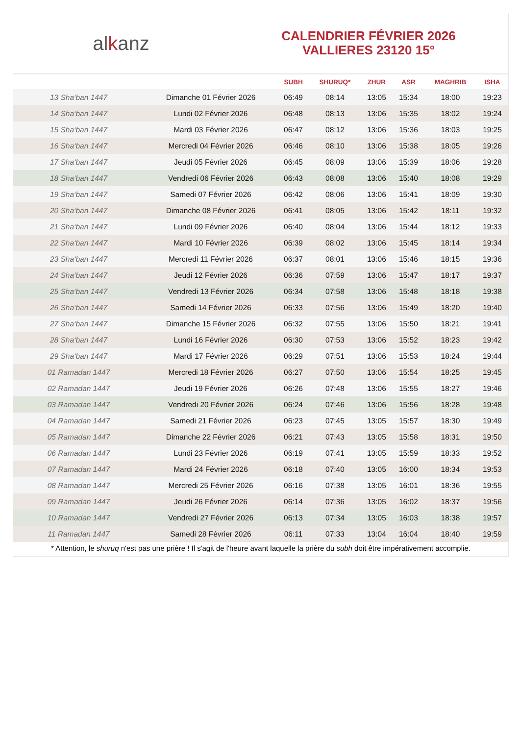alkanz
CALENDRIER FÉVRIER 2026
VALLIERES 23120 15°
| | | SUBH | SHURUQ* | ZHUR | ASR | MAGHRIB | ISHA |
| --- | --- | --- | --- | --- | --- | --- | --- |
| 13 Sha‘ban 1447 | Dimanche 01 Février 2026 | 06:49 | 08:14 | 13:05 | 15:34 | 18:00 | 19:23 |
| 14 Sha‘ban 1447 | Lundi 02 Février 2026 | 06:48 | 08:13 | 13:06 | 15:35 | 18:02 | 19:24 |
| 15 Sha‘ban 1447 | Mardi 03 Février 2026 | 06:47 | 08:12 | 13:06 | 15:36 | 18:03 | 19:25 |
| 16 Sha‘ban 1447 | Mercredi 04 Février 2026 | 06:46 | 08:10 | 13:06 | 15:38 | 18:05 | 19:26 |
| 17 Sha‘ban 1447 | Jeudi 05 Février 2026 | 06:45 | 08:09 | 13:06 | 15:39 | 18:06 | 19:28 |
| 18 Sha‘ban 1447 | Vendredi 06 Février 2026 | 06:43 | 08:08 | 13:06 | 15:40 | 18:08 | 19:29 |
| 19 Sha‘ban 1447 | Samedi 07 Février 2026 | 06:42 | 08:06 | 13:06 | 15:41 | 18:09 | 19:30 |
| 20 Sha‘ban 1447 | Dimanche 08 Février 2026 | 06:41 | 08:05 | 13:06 | 15:42 | 18:11 | 19:32 |
| 21 Sha‘ban 1447 | Lundi 09 Février 2026 | 06:40 | 08:04 | 13:06 | 15:44 | 18:12 | 19:33 |
| 22 Sha‘ban 1447 | Mardi 10 Février 2026 | 06:39 | 08:02 | 13:06 | 15:45 | 18:14 | 19:34 |
| 23 Sha‘ban 1447 | Mercredi 11 Février 2026 | 06:37 | 08:01 | 13:06 | 15:46 | 18:15 | 19:36 |
| 24 Sha‘ban 1447 | Jeudi 12 Février 2026 | 06:36 | 07:59 | 13:06 | 15:47 | 18:17 | 19:37 |
| 25 Sha‘ban 1447 | Vendredi 13 Février 2026 | 06:34 | 07:58 | 13:06 | 15:48 | 18:18 | 19:38 |
| 26 Sha‘ban 1447 | Samedi 14 Février 2026 | 06:33 | 07:56 | 13:06 | 15:49 | 18:20 | 19:40 |
| 27 Sha‘ban 1447 | Dimanche 15 Février 2026 | 06:32 | 07:55 | 13:06 | 15:50 | 18:21 | 19:41 |
| 28 Sha‘ban 1447 | Lundi 16 Février 2026 | 06:30 | 07:53 | 13:06 | 15:52 | 18:23 | 19:42 |
| 29 Sha‘ban 1447 | Mardi 17 Février 2026 | 06:29 | 07:51 | 13:06 | 15:53 | 18:24 | 19:44 |
| 01 Ramadan 1447 | Mercredi 18 Février 2026 | 06:27 | 07:50 | 13:06 | 15:54 | 18:25 | 19:45 |
| 02 Ramadan 1447 | Jeudi 19 Février 2026 | 06:26 | 07:48 | 13:06 | 15:55 | 18:27 | 19:46 |
| 03 Ramadan 1447 | Vendredi 20 Février 2026 | 06:24 | 07:46 | 13:06 | 15:56 | 18:28 | 19:48 |
| 04 Ramadan 1447 | Samedi 21 Février 2026 | 06:23 | 07:45 | 13:05 | 15:57 | 18:30 | 19:49 |
| 05 Ramadan 1447 | Dimanche 22 Février 2026 | 06:21 | 07:43 | 13:05 | 15:58 | 18:31 | 19:50 |
| 06 Ramadan 1447 | Lundi 23 Février 2026 | 06:19 | 07:41 | 13:05 | 15:59 | 18:33 | 19:52 |
| 07 Ramadan 1447 | Mardi 24 Février 2026 | 06:18 | 07:40 | 13:05 | 16:00 | 18:34 | 19:53 |
| 08 Ramadan 1447 | Mercredi 25 Février 2026 | 06:16 | 07:38 | 13:05 | 16:01 | 18:36 | 19:55 |
| 09 Ramadan 1447 | Jeudi 26 Février 2026 | 06:14 | 07:36 | 13:05 | 16:02 | 18:37 | 19:56 |
| 10 Ramadan 1447 | Vendredi 27 Février 2026 | 06:13 | 07:34 | 13:05 | 16:03 | 18:38 | 19:57 |
| 11 Ramadan 1447 | Samedi 28 Février 2026 | 06:11 | 07:33 | 13:04 | 16:04 | 18:40 | 19:59 |
* Attention, le shuruq n'est pas une prière ! Il s'agit de l'heure avant laquelle la prière du subh doit être impérativement accomplie.